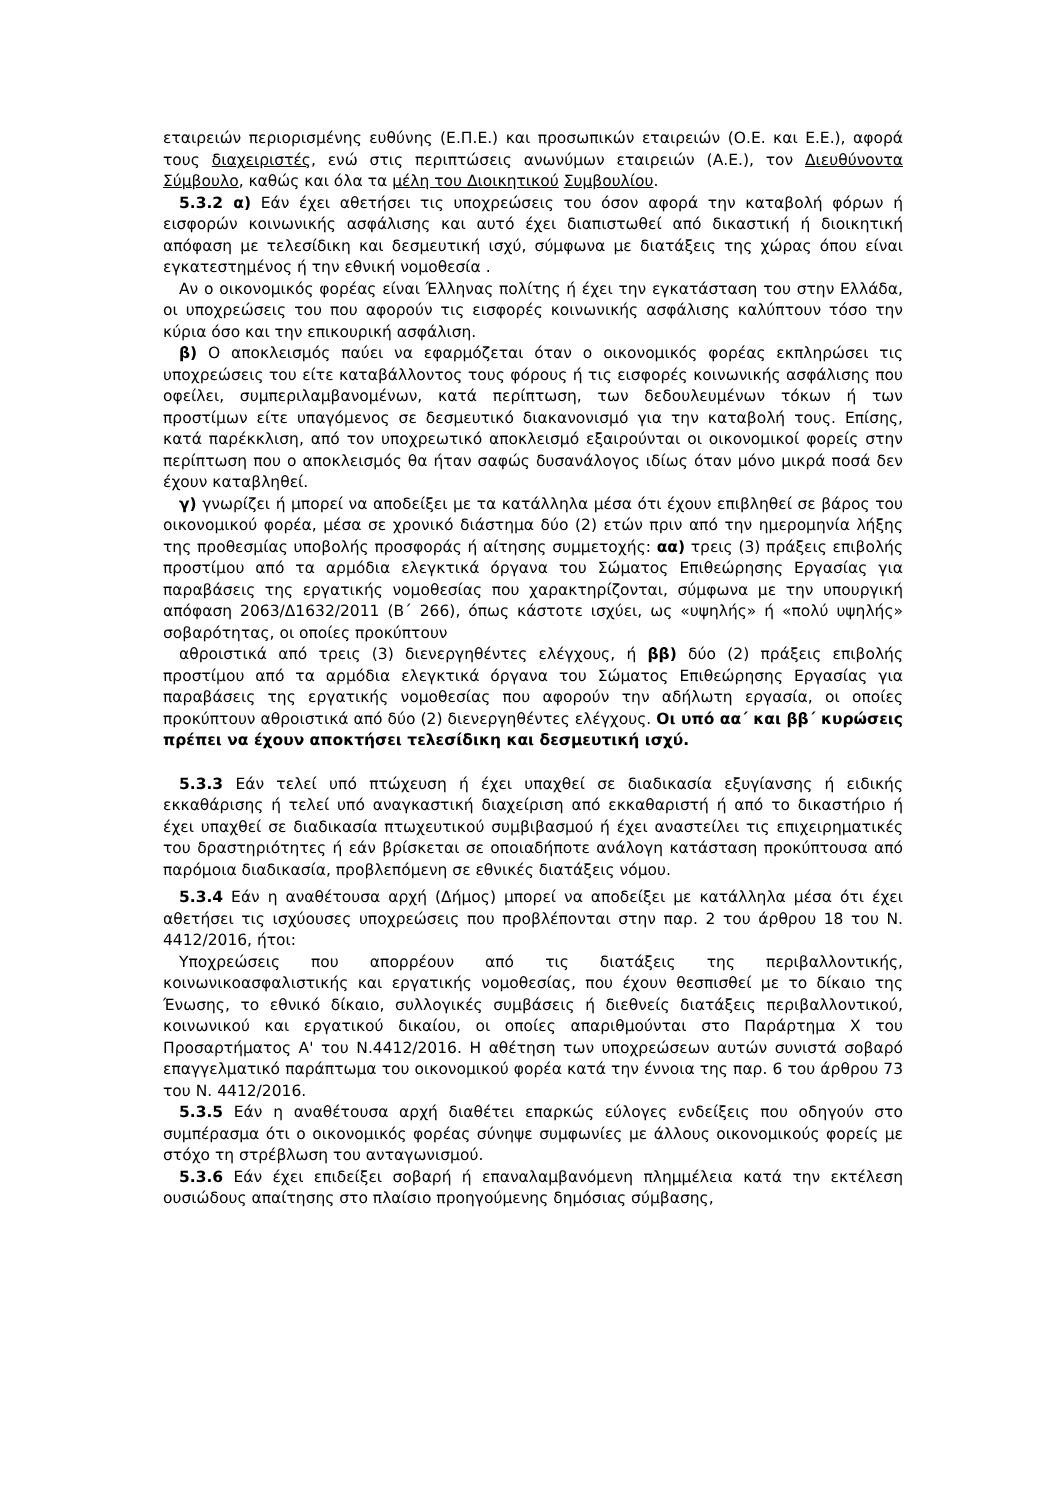εταιρειών περιορισμένης ευθύνης (Ε.Π.Ε.) και προσωπικών εταιρειών (Ο.Ε. και Ε.Ε.), αφορά τους διαχειριστές, ενώ στις περιπτώσεις ανωνύμων εταιρειών (Α.Ε.), τον Διευθύνοντα Σύμβουλο, καθώς και όλα τα μέλη του Διοικητικού Συμβουλίου.
5.3.2 α) Εάν έχει αθετήσει τις υποχρεώσεις του όσον αφορά την καταβολή φόρων ή εισφορών κοινωνικής ασφάλισης και αυτό έχει διαπιστωθεί από δικαστική ή διοικητική απόφαση με τελεσίδικη και δεσμευτική ισχύ, σύμφωνα με διατάξεις της χώρας όπου είναι εγκατεστημένος ή την εθνική νομοθεσία .
Αν ο οικονομικός φορέας είναι Έλληνας πολίτης ή έχει την εγκατάσταση του στην Ελλάδα, οι υποχρεώσεις του που αφορούν τις εισφορές κοινωνικής ασφάλισης καλύπτουν τόσο την κύρια όσο και την επικουρική ασφάλιση.
β) Ο αποκλεισμός παύει να εφαρμόζεται όταν ο οικονομικός φορέας εκπληρώσει τις υποχρεώσεις του είτε καταβάλλοντος τους φόρους ή τις εισφορές κοινωνικής ασφάλισης που οφείλει, συμπεριλαμβανομένων, κατά περίπτωση, των δεδουλευμένων τόκων ή των προστίμων είτε υπαγόμενος σε δεσμευτικό διακανονισμό για την καταβολή τους. Επίσης, κατά παρέκκλιση, από τον υποχρεωτικό αποκλεισμό εξαιρούνται οι οικονομικοί φορείς στην περίπτωση που ο αποκλεισμός θα ήταν σαφώς δυσανάλογος ιδίως όταν μόνο μικρά ποσά δεν έχουν καταβληθεί.
γ) γνωρίζει ή μπορεί να αποδείξει με τα κατάλληλα μέσα ότι έχουν επιβληθεί σε βάρος του οικονομικού φορέα, μέσα σε χρονικό διάστημα δύο (2) ετών πριν από την ημερομηνία λήξης της προθεσμίας υποβολής προσφοράς ή αίτησης συμμετοχής: αα) τρεις (3) πράξεις επιβολής προστίμου από τα αρμόδια ελεγκτικά όργανα του Σώματος Επιθεώρησης Εργασίας για παραβάσεις της εργατικής νομοθεσίας που χαρακτηρίζονται, σύμφωνα με την υπουργική απόφαση 2063/Δ1632/2011 (Β΄ 266), όπως κάστοτε ισχύει, ως «υψηλής» ή «πολύ υψηλής» σοβαρότητας, οι οποίες προκύπτουν
αθροιστικά από τρεις (3) διενεργηθέντες ελέγχους, ή ββ) δύο (2) πράξεις επιβολής προστίμου από τα αρμόδια ελεγκτικά όργανα του Σώματος Επιθεώρησης Εργασίας για παραβάσεις της εργατικής νομοθεσίας που αφορούν την αδήλωτη εργασία, οι οποίες προκύπτουν αθροιστικά από δύο (2) διενεργηθέντες ελέγχους. Οι υπό αα΄ και ββ΄ κυρώσεις πρέπει να έχουν αποκτήσει τελεσίδικη και δεσμευτική ισχύ.
5.3.3 Εάν τελεί υπό πτώχευση ή έχει υπαχθεί σε διαδικασία εξυγίανσης ή ειδικής εκκαθάρισης ή τελεί υπό αναγκαστική διαχείριση από εκκαθαριστή ή από το δικαστήριο ή έχει υπαχθεί σε διαδικασία πτωχευτικού συμβιβασμού ή έχει αναστείλει τις επιχειρηματικές του δραστηριότητες ή εάν βρίσκεται σε οποιαδήποτε ανάλογη κατάσταση προκύπτουσα από παρόμοια διαδικασία, προβλεπόμενη σε εθνικές διατάξεις νόμου.
5.3.4 Εάν η αναθέτουσα αρχή (Δήμος) μπορεί να αποδείξει με κατάλληλα μέσα ότι έχει αθετήσει τις ισχύουσες υποχρεώσεις που προβλέπονται στην παρ. 2 του άρθρου 18 του Ν. 4412/2016, ήτοι:
Υποχρεώσεις που απορρέουν από τις διατάξεις της περιβαλλοντικής, κοινωνικοασφαλιστικής και εργατικής νομοθεσίας, που έχουν θεσπισθεί με το δίκαιο της Ένωσης, το εθνικό δίκαιο, συλλογικές συμβάσεις ή διεθνείς διατάξεις περιβαλλοντικού, κοινωνικού και εργατικού δικαίου, οι οποίες απαριθμούνται στο Παράρτημα Χ του Προσαρτήματος Α' του Ν.4412/2016. Η αθέτηση των υποχρεώσεων αυτών συνιστά σοβαρό επαγγελματικό παράπτωμα του οικονομικού φορέα κατά την έννοια της παρ. 6 του άρθρου 73 του Ν. 4412/2016.
5.3.5 Εάν η αναθέτουσα αρχή διαθέτει επαρκώς εύλογες ενδείξεις που οδηγούν στο συμπέρασμα ότι ο οικονομικός φορέας σύνηψε συμφωνίες με άλλους οικονομικούς φορείς με στόχο τη στρέβλωση του ανταγωνισμού.
5.3.6 Εάν έχει επιδείξει σοβαρή ή επαναλαμβανόμενη πλημμέλεια κατά την εκτέλεση ουσιώδους απαίτησης στο πλαίσιο προηγούμενης δημόσιας σύμβασης,